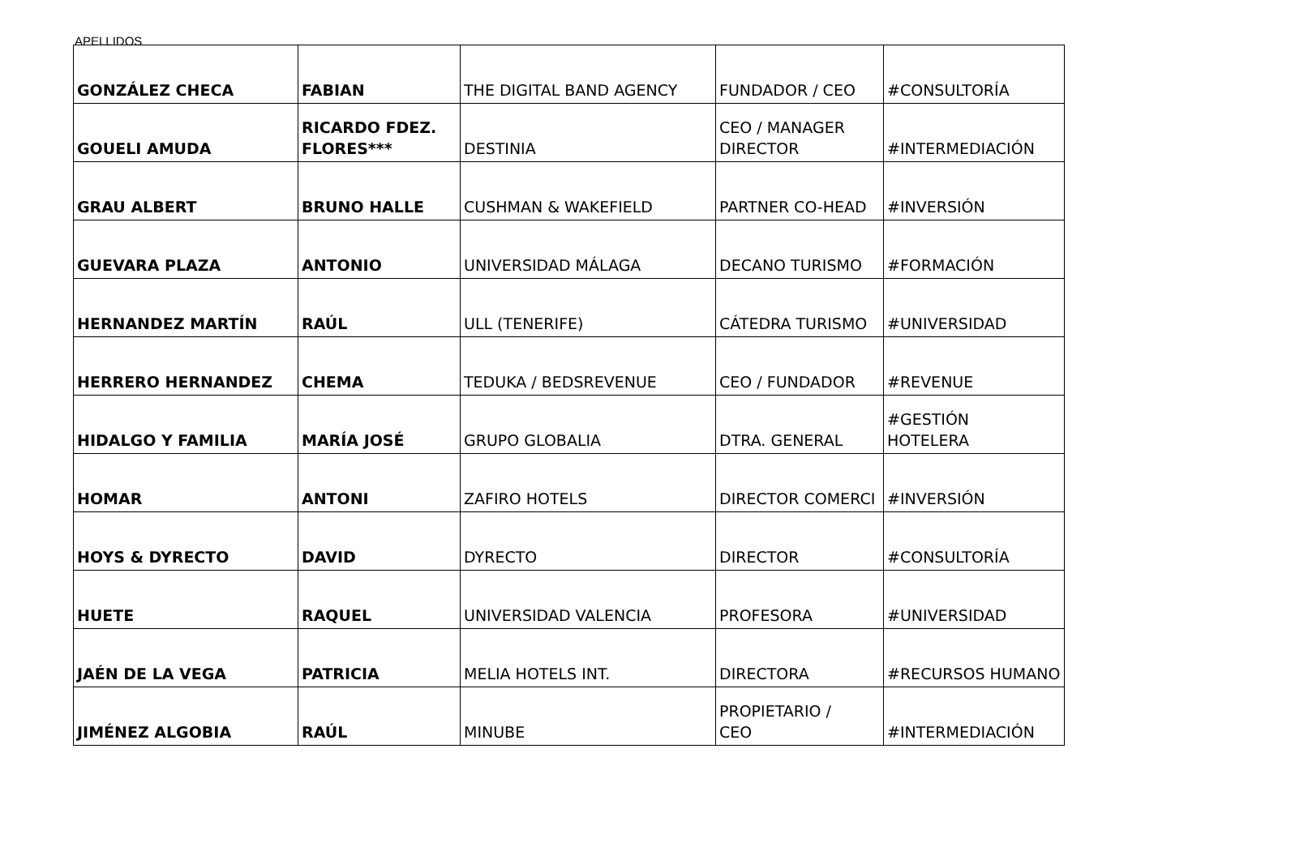APELLIDOS
| GONZÁLEZ CHECA | FABIAN | THE DIGITAL BAND AGENCY | FUNDADOR / CEO | #CONSULTORÍA |
| GOUELI AMUDA | RICARDO FDEZ. FLORES*** | DESTINIA | CEO / MANAGER DIRECTOR | #INTERMEDIACIÓN |
| GRAU ALBERT | BRUNO HALLE | CUSHMAN & WAKEFIELD | PARTNER CO-HEAD | #INVERSIÓN |
| GUEVARA PLAZA | ANTONIO | UNIVERSIDAD MÁLAGA | DECANO TURISMO | #FORMACIÓN |
| HERNANDEZ MARTÍN | RAÚL | ULL (TENERIFE) | CÁTEDRA TURISMO | #UNIVERSIDAD |
| HERRERO HERNANDEZ | CHEMA | TEDUKA / BEDSREVENUE | CEO / FUNDADOR | #REVENUE |
| HIDALGO Y FAMILIA | MARÍA JOSÉ | GRUPO GLOBALIA | DTRA. GENERAL | #GESTIÓN HOTELERA |
| HOMAR | ANTONI | ZAFIRO HOTELS | DIRECTOR COMERCI | #INVERSIÓN |
| HOYS & DYRECTO | DAVID | DYRECTO | DIRECTOR | #CONSULTORÍA |
| HUETE | RAQUEL | UNIVERSIDAD VALENCIA | PROFESORA | #UNIVERSIDAD |
| JAÉN DE LA VEGA | PATRICIA | MELIA HOTELS INT. | DIRECTORA | #RECURSOS HUMANO |
| JIMÉNEZ ALGOBIA | RAÚL | MINUBE | PROPIETARIO / CEO | #INTERMEDIACIÓN |